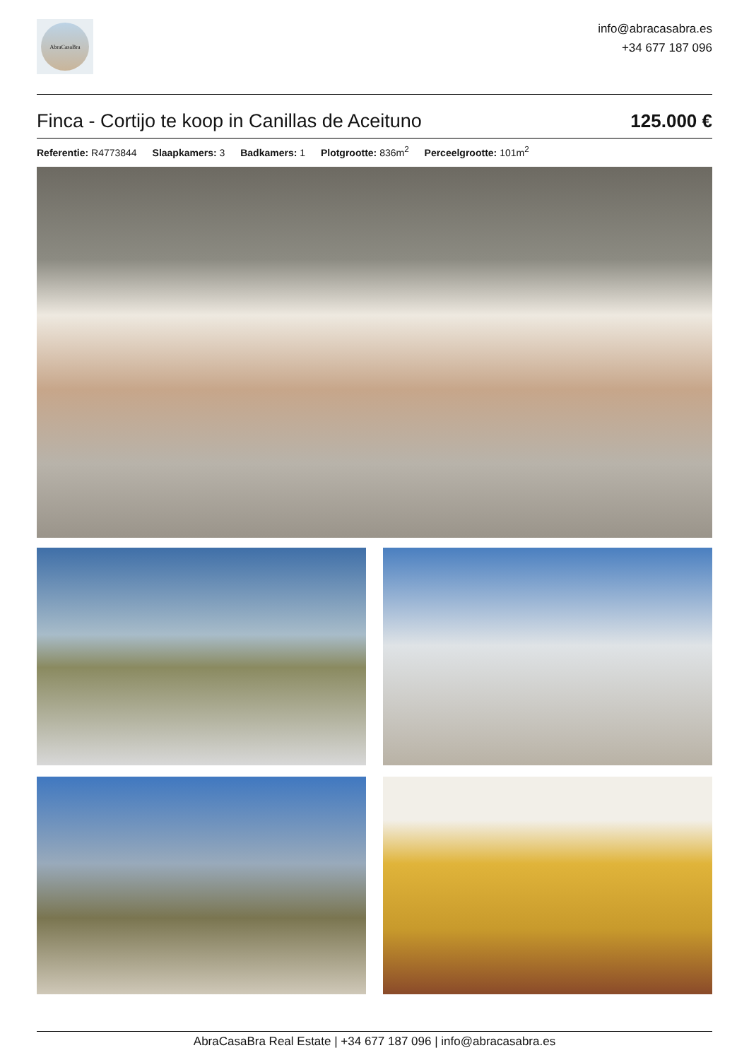AbraCasaBra
info@abracasabra.es
+34 677 187 096
Finca - Cortijo te koop in Canillas de Aceituno
125.000 €
Referentie: R4773844 Slaapkamers: 3 Badkamers: 1 Plotgrootte: 836m<sup>2</sup> Perceelgrootte: 101m<sup>2</sup>
AbraCasaBra Real Estate | +34 677 187 096 | info@abracasabra.es